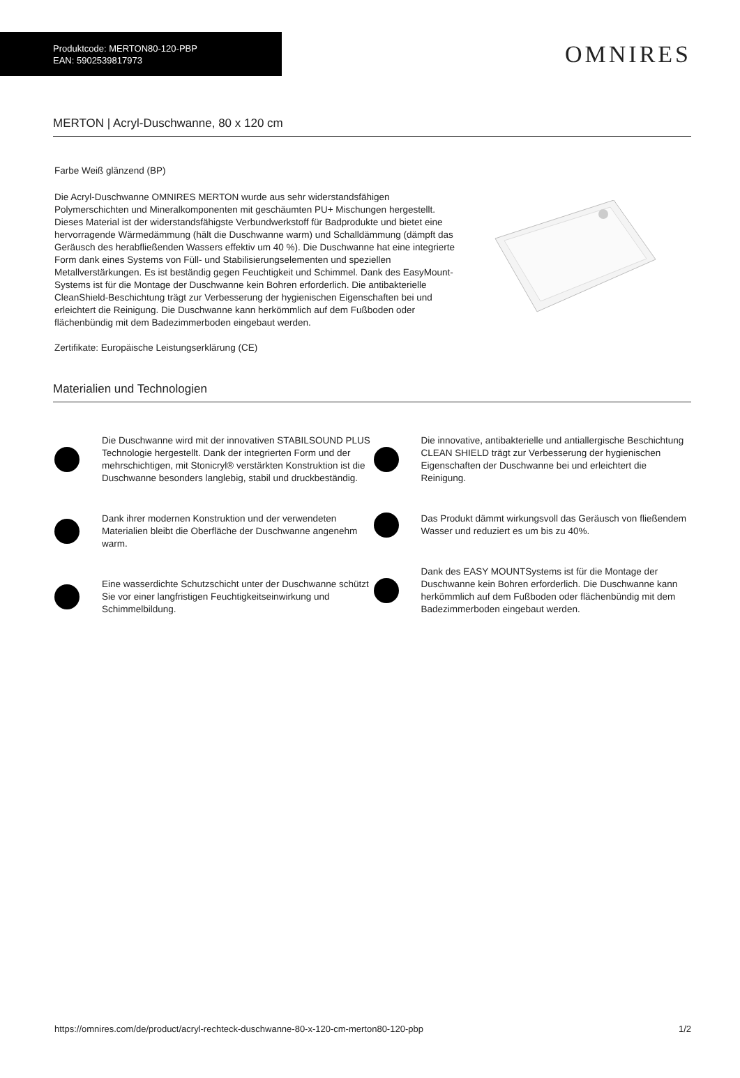Produktcode: MERTON80-120-PBP
EAN: 5902539817973
OMNIRES
MERTON | Acryl-Duschwanne, 80 x 120 cm
Farbe Weiß glänzend (BP)
Die Acryl-Duschwanne OMNIRES MERTON wurde aus sehr widerstandsfähigen Polymerschichten und Mineralkomponenten mit geschäumten PU+ Mischungen hergestellt. Dieses Material ist der widerstandsfähigste Verbundwerkstoff für Badprodukte und bietet eine hervorragende Wärmedämmung (hält die Duschwanne warm) und Schalldämmung (dämpft das Geräusch des herabfließenden Wassers effektiv um 40 %). Die Duschwanne hat eine integrierte Form dank eines Systems von Füll- und Stabilisierungselementen und speziellen Metallverstärkungen. Es ist beständig gegen Feuchtigkeit und Schimmel. Dank des EasyMount-Systems ist für die Montage der Duschwanne kein Bohren erforderlich. Die antibakterielle CleanShield-Beschichtung trägt zur Verbesserung der hygienischen Eigenschaften bei und erleichtert die Reinigung. Die Duschwanne kann herkömmlich auf dem Fußboden oder flächenbündig mit dem Badezimmerboden eingebaut werden.
Zertifikate: Europäische Leistungserklärung (CE)
Materialien und Technologien
Die Duschwanne wird mit der innovativen STABILSOUND PLUS Technologie hergestellt. Dank der integrierten Form und der mehrschichtigen, mit Stonicryl® verstärkten Konstruktion ist die Duschwanne besonders langlebig, stabil und druckbeständig.
Dank ihrer modernen Konstruktion und der verwendeten Materialien bleibt die Oberfläche der Duschwanne angenehm warm.
Eine wasserdichte Schutzschicht unter der Duschwanne schützt Sie vor einer langfristigen Feuchtigkeitseinwirkung und Schimmelbildung.
Die innovative, antibakterielle und antiallergische Beschichtung CLEAN SHIELD trägt zur Verbesserung der hygienischen Eigenschaften der Duschwanne bei und erleichtert die Reinigung.
Das Produkt dämmt wirkungsvoll das Geräusch von fließendem Wasser und reduziert es um bis zu 40%.
Dank des EASY MOUNTSystems ist für die Montage der Duschwanne kein Bohren erforderlich. Die Duschwanne kann herkömmlich auf dem Fußboden oder flächenbündig mit dem Badezimmerboden eingebaut werden.
https://omnires.com/de/product/acryl-rechteck-duschwanne-80-x-120-cm-merton80-120-pbp 1/2